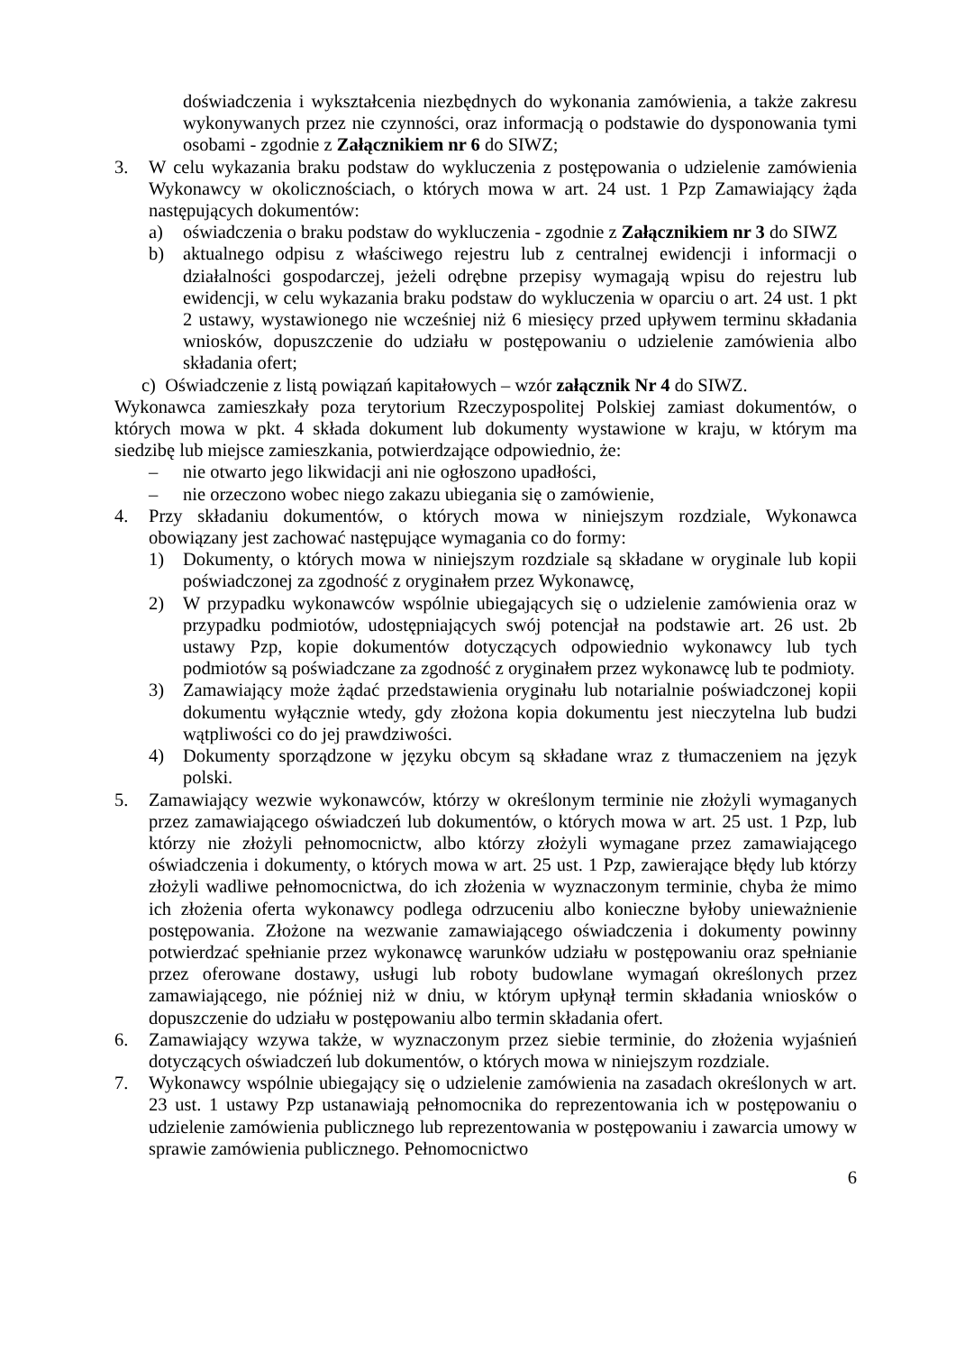doświadczenia i wykształcenia niezbędnych do wykonania zamówienia, a także zakresu wykonywanych przez nie czynności, oraz informacją o podstawie do dysponowania tymi osobami - zgodnie z Załącznikiem nr 6 do SIWZ;
3. W celu wykazania braku podstaw do wykluczenia z postępowania o udzielenie zamówienia Wykonawcy w okolicznościach, o których mowa w art. 24 ust. 1 Pzp Zamawiający żąda następujących dokumentów:
a) oświadczenia o braku podstaw do wykluczenia - zgodnie z Załącznikiem nr 3 do SIWZ
b) aktualnego odpisu z właściwego rejestru lub z centralnej ewidencji i informacji o działalności gospodarczej, jeżeli odrębne przepisy wymagają wpisu do rejestru lub ewidencji, w celu wykazania braku podstaw do wykluczenia w oparciu o art. 24 ust. 1 pkt 2 ustawy, wystawionego nie wcześniej niż 6 miesięcy przed upływem terminu składania wniosków, dopuszczenie do udziału w postępowaniu o udzielenie zamówienia albo składania ofert;
c) Oświadczenie z listą powiązań kapitałowych – wzór załącznik Nr 4 do SIWZ.
Wykonawca zamieszkały poza terytorium Rzeczypospolitej Polskiej zamiast dokumentów, o których mowa w pkt. 4 składa dokument lub dokumenty wystawione w kraju, w którym ma siedzibę lub miejsce zamieszkania, potwierdzające odpowiednio, że:
– nie otwarto jego likwidacji ani nie ogłoszono upadłości,
– nie orzeczono wobec niego zakazu ubiegania się o zamówienie,
4. Przy składaniu dokumentów, o których mowa w niniejszym rozdziale, Wykonawca obowiązany jest zachować następujące wymagania co do formy:
1) Dokumenty, o których mowa w niniejszym rozdziale są składane w oryginale lub kopii poświadczonej za zgodność z oryginałem przez Wykonawcę,
2) W przypadku wykonawców wspólnie ubiegających się o udzielenie zamówienia oraz w przypadku podmiotów, udostępniających swój potencjał na podstawie art. 26 ust. 2b ustawy Pzp, kopie dokumentów dotyczących odpowiednio wykonawcy lub tych podmiotów są poświadczane za zgodność z oryginałem przez wykonawcę lub te podmioty.
3) Zamawiający może żądać przedstawienia oryginału lub notarialnie poświadczonej kopii dokumentu wyłącznie wtedy, gdy złożona kopia dokumentu jest nieczytelna lub budzi wątpliwości co do jej prawdziwości.
4) Dokumenty sporządzone w języku obcym są składane wraz z tłumaczeniem na język polski.
5. Zamawiający wezwie wykonawców, którzy w określonym terminie nie złożyli wymaganych przez zamawiającego oświadczeń lub dokumentów, o których mowa w art. 25 ust. 1 Pzp, lub którzy nie złożyli pełnomocnictw, albo którzy złożyli wymagane przez zamawiającego oświadczenia i dokumenty, o których mowa w art. 25 ust. 1 Pzp, zawierające błędy lub którzy złożyli wadliwe pełnomocnictwa, do ich złożenia w wyznaczonym terminie, chyba że mimo ich złożenia oferta wykonawcy podlega odrzuceniu albo konieczne byłoby unieważnienie postępowania. Złożone na wezwanie zamawiającego oświadczenia i dokumenty powinny potwierdzać spełnianie przez wykonawcę warunków udziału w postępowaniu oraz spełnianie przez oferowane dostawy, usługi lub roboty budowlane wymagań określonych przez zamawiającego, nie później niż w dniu, w którym upłynął termin składania wniosków o dopuszczenie do udziału w postępowaniu albo termin składania ofert.
6. Zamawiający wzywa także, w wyznaczonym przez siebie terminie, do złożenia wyjaśnień dotyczących oświadczeń lub dokumentów, o których mowa w niniejszym rozdziale.
7. Wykonawcy wspólnie ubiegający się o udzielenie zamówienia na zasadach określonych w art. 23 ust. 1 ustawy Pzp ustanawiają pełnomocnika do reprezentowania ich w postępowaniu o udzielenie zamówienia publicznego lub reprezentowania w postępowaniu i zawarcia umowy w sprawie zamówienia publicznego. Pełnomocnictwo
6